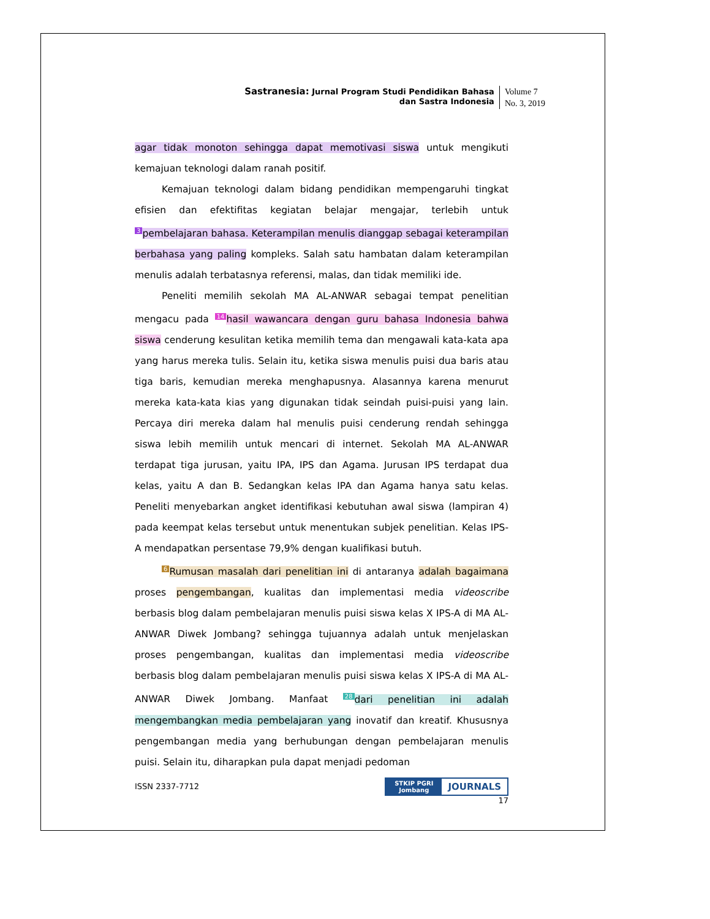Sastranesia: Jurnal Program Studi Pendidikan Bahasa
dan Sastra Indonesia
Volume 7
No. 3, 2019
agar tidak monoton sehingga dapat memotivasi siswa untuk mengikuti kemajuan teknologi dalam ranah positif.
Kemajuan teknologi dalam bidang pendidikan mempengaruhi tingkat efisien dan efektifitas kegiatan belajar mengajar, terlebih untuk 3 pembelajaran bahasa. Keterampilan menulis dianggap sebagai keterampilan berbahasa yang paling kompleks. Salah satu hambatan dalam keterampilan menulis adalah terbatasnya referensi, malas, dan tidak memiliki ide.
Peneliti memilih sekolah MA AL-ANWAR sebagai tempat penelitian mengacu pada 14 hasil wawancara dengan guru bahasa Indonesia bahwa siswa cenderung kesulitan ketika memilih tema dan mengawali kata-kata apa yang harus mereka tulis. Selain itu, ketika siswa menulis puisi dua baris atau tiga baris, kemudian mereka menghapusnya. Alasannya karena menurut mereka kata-kata kias yang digunakan tidak seindah puisi-puisi yang lain. Percaya diri mereka dalam hal menulis puisi cenderung rendah sehingga siswa lebih memilih untuk mencari di internet. Sekolah MA AL-ANWAR terdapat tiga jurusan, yaitu IPA, IPS dan Agama. Jurusan IPS terdapat dua kelas, yaitu A dan B. Sedangkan kelas IPA dan Agama hanya satu kelas. Peneliti menyebarkan angket identifikasi kebutuhan awal siswa (lampiran 4) pada keempat kelas tersebut untuk menentukan subjek penelitian. Kelas IPS-A mendapatkan persentase 79,9% dengan kualifikasi butuh.
6 Rumusan masalah dari penelitian ini di antaranya adalah bagaimana proses pengembangan, kualitas dan implementasi media videoscribe berbasis blog dalam pembelajaran menulis puisi siswa kelas X IPS-A di MA AL-ANWAR Diwek Jombang? sehingga tujuannya adalah untuk menjelaskan proses pengembangan, kualitas dan implementasi media videoscribe berbasis blog dalam pembelajaran menulis puisi siswa kelas X IPS-A di MA AL-ANWAR Diwek Jombang. Manfaat 28 dari penelitian ini adalah mengembangkan media pembelajaran yang inovatif dan kreatif. Khususnya pengembangan media yang berhubungan dengan pembelajaran menulis puisi. Selain itu, diharapkan pula dapat menjadi pedoman
ISSN 2337-7712
STKIP PGRI
Jombang
JOURNALS
17